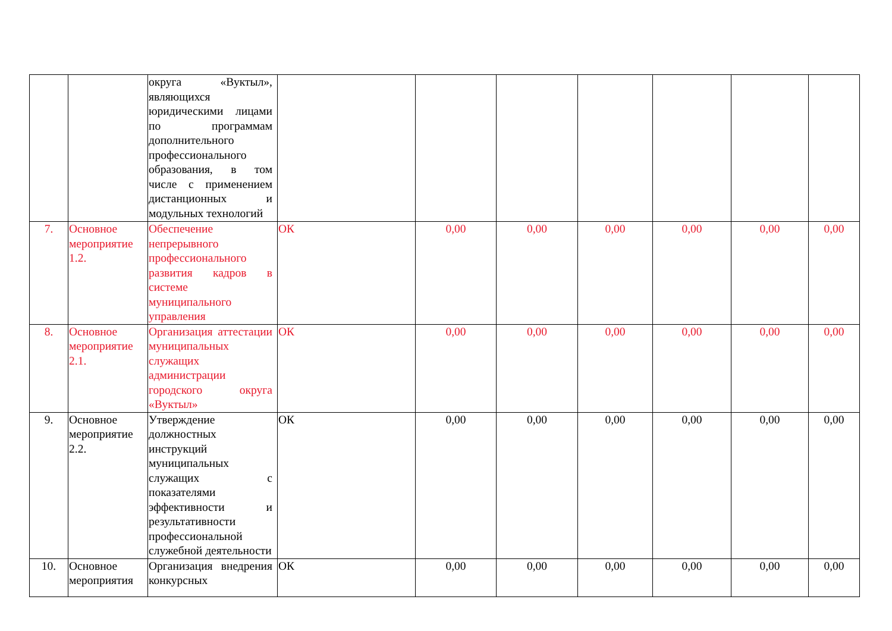| | | округа «Вуктыл», являющихся юридическими лицами по программам дополнительного профессионального образования, в том числе с применением дистанционных и модульных технологий | | | | | | | |
| 7. | Основное мероприятие 1.2. | Обеспечение непрерывного профессионального развития кадров в системе муниципального управления | ОК | 0,00 | 0,00 | 0,00 | 0,00 | 0,00 | 0,00 |
| 8. | Основное мероприятие 2.1. | Организация аттестации муниципальных служащих администрации городского округа «Вуктыл» | ОК | 0,00 | 0,00 | 0,00 | 0,00 | 0,00 | 0,00 |
| 9. | Основное мероприятие 2.2. | Утверждение должностных инструкций муниципальных служащих с показателями эффективности и результативности профессиональной служебной деятельности | ОК | 0,00 | 0,00 | 0,00 | 0,00 | 0,00 | 0,00 |
| 10. | Основное мероприятия | Организация внедрения конкурсных | ОК | 0,00 | 0,00 | 0,00 | 0,00 | 0,00 | 0,00 |